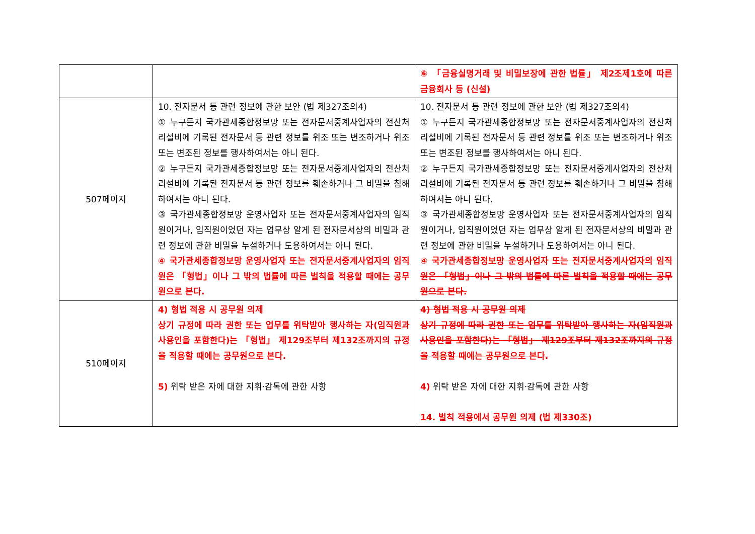| | | ⑥ 「금융실명거래 및 비밀보장에 관한 법률」 제2조제1호에 따른 금융회사 등 (신설) |
| 507페이지 | 10. 전자문서 등 관련 정보에 관한 보안 (법 제327조의4) ① 누구든지 국가관세종합정보망 또는 전자문서중계사업자의 전산처리설비에 기록된 전자문서 등 관련 정보를 위조 또는 변조하거나 위조 또는 변조된 정보를 행사하여서는 아니 된다. ② 누구든지 국가관세종합정보망 또는 전자문서중계사업자의 전산처리설비에 기록된 전자문서 등 관련 정보를 훼손하거나 그 비밀을 침해하여서는 아니 된다. ③ 국가관세종합정보망 운영사업자 또는 전자문서중계사업자의 임직원이거나, 임직원이었던 자는 업무상 알게 된 전자문서상의 비밀과 관련 정보에 관한 비밀을 누설하거나 도용하여서는 아니 된다. ④ 국가관세종합정보망 운영사업자 또는 전자문서중계사업자의 임직원은 「형법」이나 그 밖의 법률에 따른 벌칙을 적용할 때에는 공무원으로 본다. | 10. 전자문서 등 관련 정보에 관한 보안 (법 제327조의4) ① 누구든지 국가관세종합정보망 또는 전자문서중계사업자의 전산처리설비에 기록된 전자문서 등 관련 정보를 위조 또는 변조하거나 위조 또는 변조된 정보를 행사하여서는 아니 된다. ② 누구든지 국가관세종합정보망 또는 전자문서중계사업자의 전산처리설비에 기록된 전자문서 등 관련 정보를 훼손하거나 그 비밀을 침해하여서는 아니 된다. ③ 국가관세종합정보망 운영사업자 또는 전자문서중계사업자의 임직원이거나, 임직원이었던 자는 업무상 알게 된 전자문서상의 비밀과 관련 정보에 관한 비밀을 누설하거나 도용하여서는 아니 된다. ④ 국가관세종합정보망 운영사업자 또는 전자문서중계사업자의 임직원은 「형법」이나 그 밖의 법률에 따른 벌칙을 적용할 때에는 공무원으로 본다. |
| 510페이지 | 4) 형법 적용 시 공무원 의제 상기 규정에 따라 권한 또는 업무를 위탁받아 행사하는 자(임직원과 사용인을 포함한다)는 「형법」 제129조부터 제132조까지의 규정을 적용할 때에는 공무원으로 본다. 5) 위탁 받은 자에 대한 지휘·감독에 관한 사항 | 4) 형법 적용 시 공무원 의제 상기 규정에 따라 권한 또는 업무를 위탁받아 행사하는 자(임직원과 사용인을 포함한다)는 「형법」 제129조부터 제132조까지의 규정을 적용할 때에는 공무원으로 본다. 4) 위탁 받은 자에 대한 지휘·감독에 관한 사항 14. 벌칙 적용에서 공무원 의제 (법 제330조) |